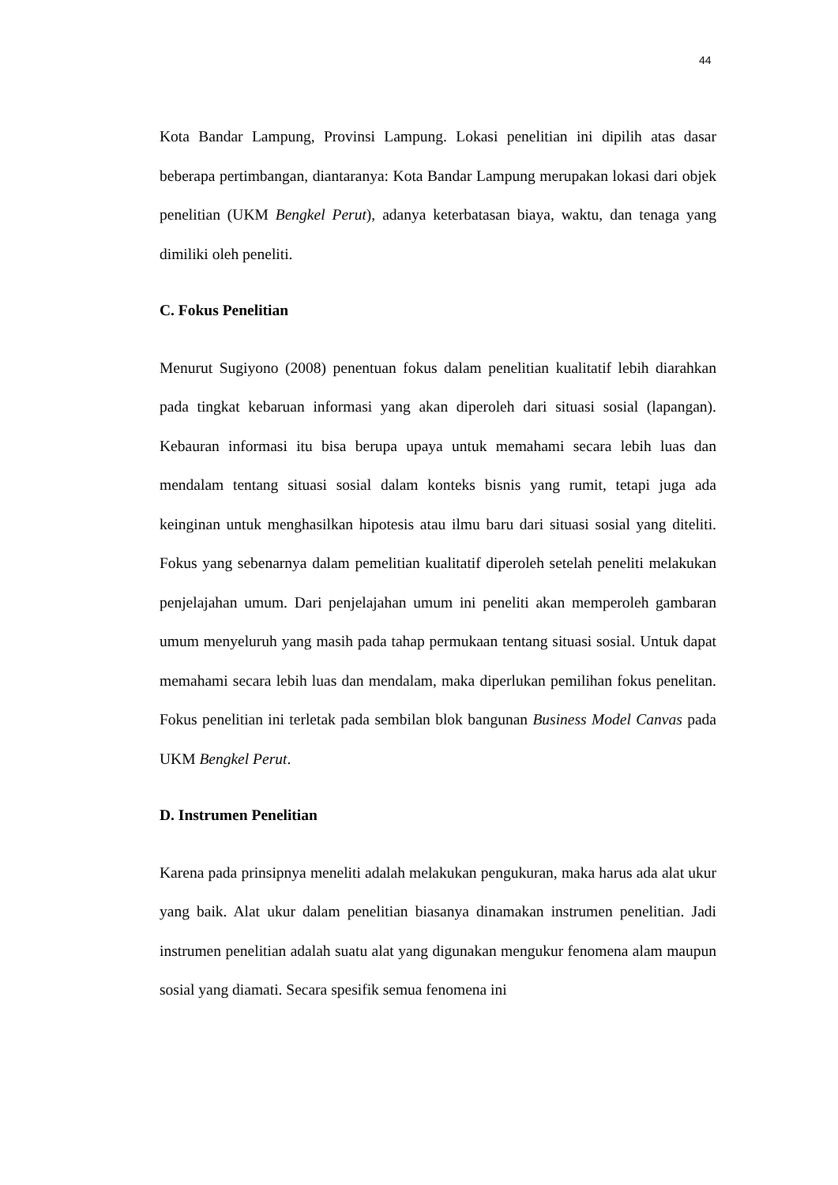44
Kota Bandar Lampung, Provinsi Lampung. Lokasi penelitian ini dipilih atas dasar beberapa pertimbangan, diantaranya: Kota Bandar Lampung merupakan lokasi dari objek penelitian (UKM Bengkel Perut), adanya keterbatasan biaya, waktu, dan tenaga yang dimiliki oleh peneliti.
C. Fokus Penelitian
Menurut Sugiyono (2008) penentuan fokus dalam penelitian kualitatif lebih diarahkan pada tingkat kebaruan informasi yang akan diperoleh dari situasi sosial (lapangan). Kebauran informasi itu bisa berupa upaya untuk memahami secara lebih luas dan mendalam tentang situasi sosial dalam konteks bisnis yang rumit, tetapi juga ada keinginan untuk menghasilkan hipotesis atau ilmu baru dari situasi sosial yang diteliti. Fokus yang sebenarnya dalam pemelitian kualitatif diperoleh setelah peneliti melakukan penjelajahan umum. Dari penjelajahan umum ini peneliti akan memperoleh gambaran umum menyeluruh yang masih pada tahap permukaan tentang situasi sosial. Untuk dapat memahami secara lebih luas dan mendalam, maka diperlukan pemilihan fokus penelitan. Fokus penelitian ini terletak pada sembilan blok bangunan Business Model Canvas pada UKM Bengkel Perut.
D. Instrumen Penelitian
Karena pada prinsipnya meneliti adalah melakukan pengukuran, maka harus ada alat ukur yang baik. Alat ukur dalam penelitian biasanya dinamakan instrumen penelitian. Jadi instrumen penelitian adalah suatu alat yang digunakan mengukur fenomena alam maupun sosial yang diamati. Secara spesifik semua fenomena ini